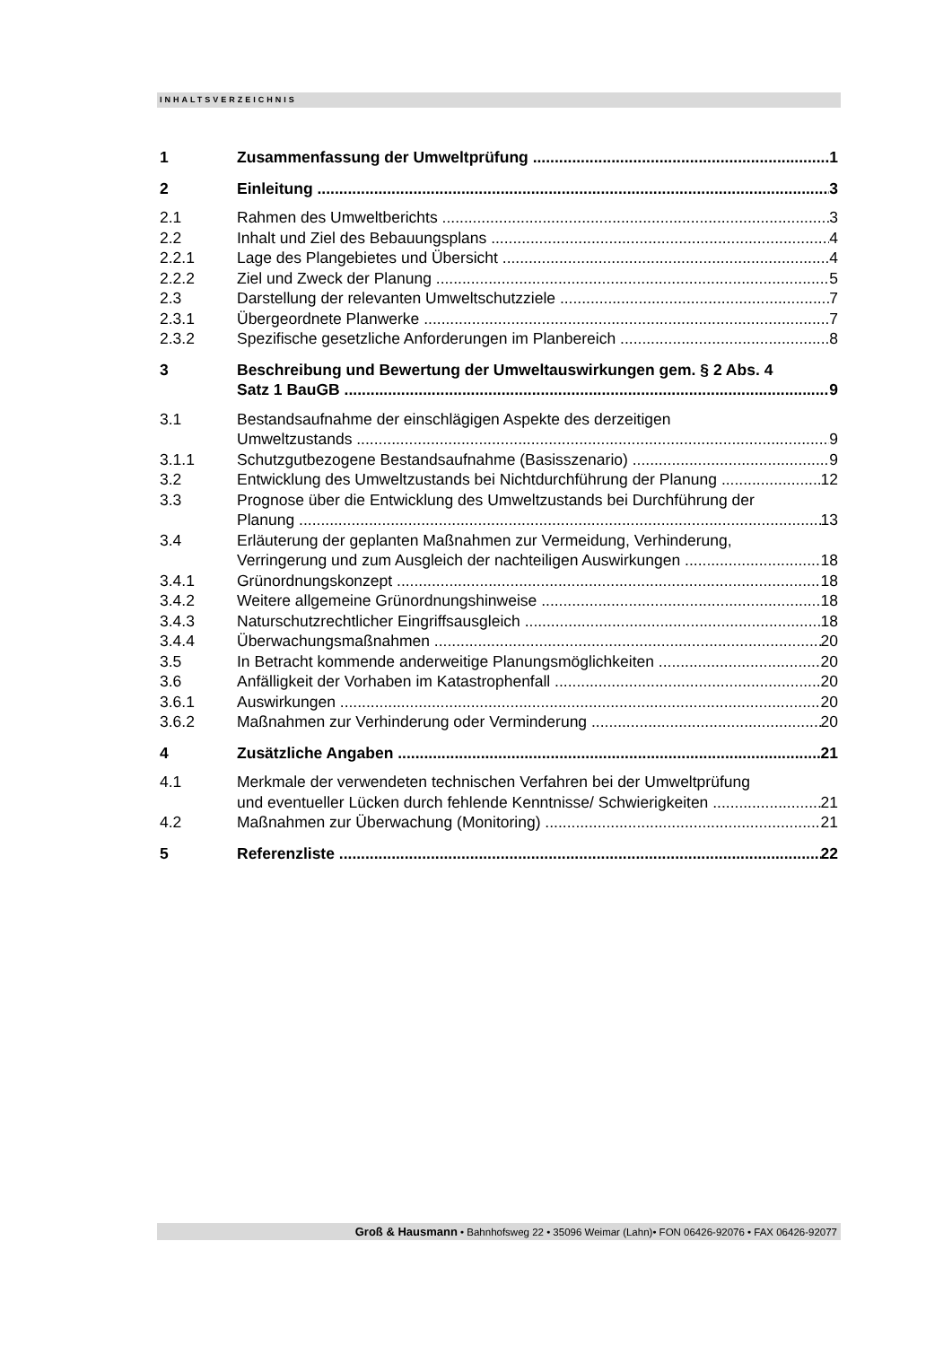INHALTSVERZEICHNIS
1 Zusammenfassung der Umweltprüfung 1
2 Einleitung 3
2.1 Rahmen des Umweltberichts 3
2.2 Inhalt und Ziel des Bebauungsplans 4
2.2.1 Lage des Plangebietes und Übersicht 4
2.2.2 Ziel und Zweck der Planung 5
2.3 Darstellung der relevanten Umweltschutzziele 7
2.3.1 Übergeordnete Planwerke 7
2.3.2 Spezifische gesetzliche Anforderungen im Planbereich 8
3 Beschreibung und Bewertung der Umweltauswirkungen gem. § 2 Abs. 4
Satz 1 BauGB 9
3.1 Bestandsaufnahme der einschlägigen Aspekte des derzeitigen
Umweltzustands 9
3.1.1 Schutzgutbezogene Bestandsaufnahme (Basisszenario) 9
3.2 Entwicklung des Umweltzustands bei Nichtdurchführung der Planung 12
3.3 Prognose über die Entwicklung des Umweltzustands bei Durchführung der
Planung 13
3.4 Erläuterung der geplanten Maßnahmen zur Vermeidung, Verhinderung,
Verringerung und zum Ausgleich der nachteiligen Auswirkungen 18
3.4.1 Grünordnungskonzept 18
3.4.2 Weitere allgemeine Grünordnungshinweise 18
3.4.3 Naturschutzrechtlicher Eingriffsausgleich 18
3.4.4 Überwachungsmaßnahmen 20
3.5 In Betracht kommende anderweitige Planungsmöglichkeiten 20
3.6 Anfälligkeit der Vorhaben im Katastrophenfall 20
3.6.1 Auswirkungen 20
3.6.2 Maßnahmen zur Verhinderung oder Verminderung 20
4 Zusätzliche Angaben 21
4.1 Merkmale der verwendeten technischen Verfahren bei der Umweltprüfung
und eventueller Lücken durch fehlende Kenntnisse/ Schwierigkeiten 21
4.2 Maßnahmen zur Überwachung (Monitoring) 21
5 Referenzliste 22
Groß & Hausmann • Bahnhofsweg 22 • 35096 Weimar (Lahn)• FON 06426-92076 • FAX 06426-92077